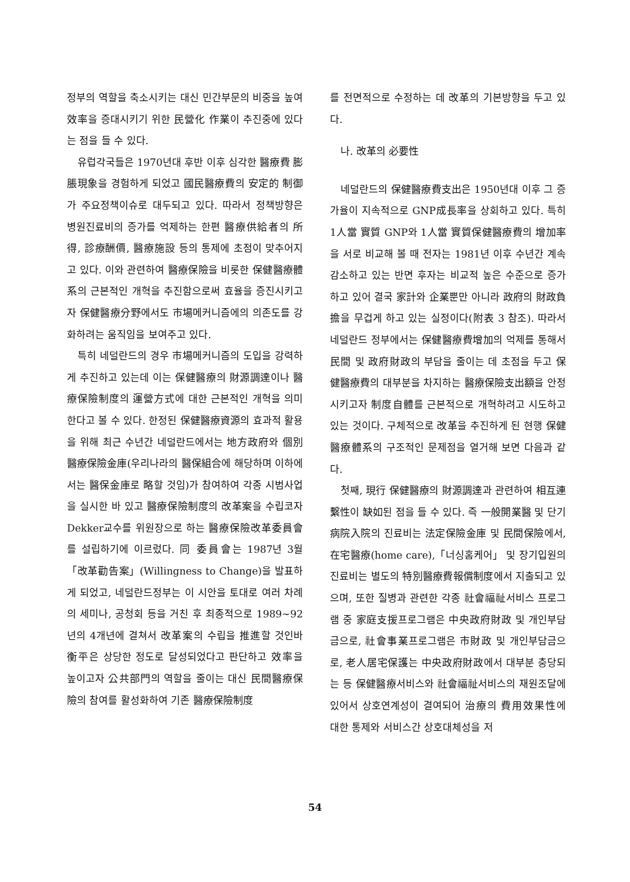정부의 역할을 축소시키는 대신 민간부문의 비중을 높여 效率을 증대시키기 위한 民營化 作業이 추진중에 있다는 점을 들 수 있다.
유럽각국들은 1970년대 후반 이후 심각한 醫療費 膨脹現象을 경험하게 되었고 國民醫療費의 安定的 制御가 주요정책이슈로 대두되고 있다. 따라서 정책방향은 병원진료비의 증가를 억제하는 한편 醫療供給者의 所得, 診療酬價, 醫療施設 등의 통제에 초점이 맞추어지고 있다. 이와 관련하여 醫療保險을 비롯한 保健醫療體系의 근본적인 개혁을 추진함으로써 효율을 증진시키고자 保健醫療分野에서도 市場메커니즘에의 의존도를 강화하려는 움직임을 보여주고 있다.
특히 네덜란드의 경우 市場메커니즘의 도입을 강력하게 추진하고 있는데 이는 保健醫療의 財源調達이나 醫療保險制度의 運營方式에 대한 근본적인 개혁을 의미한다고 볼 수 있다. 한정된 保健醫療資源의 효과적 활용을 위해 최근 수년간 네덜란드에서는 地方政府와 個別 醫療保險金庫(우리나라의 醫保組合에 해당하며 이하에서는 醫保金庫로 略할 것임)가 참여하여 각종 시범사업을 실시한 바 있고 醫療保險制度의 改革案을 수립코자 Dekker교수를 위원장으로 하는 醫療保險改革委員會를 설립하기에 이르렀다. 同 委員會는 1987년 3월 「改革勸告案」(Willingness to Change)을 발표하게 되었고, 네덜란드정부는 이 시안을 토대로 여러 차례의 세미나, 공청회 등을 거친 후 최종적으로 1989~92년의 4개년에 결쳐서 改革案의 수립을 推進할 것인바 衡平은 상당한 정도로 달성되었다고 판단하고 效率을 높이고자 公共部門의 역할을 줄이는 대신 民間醫療保險의 참여를 활성화하여 기존 醫療保險制度
를 전면적으로 수정하는 데 改革의 기본방향을 두고 있다.
나. 改革의 必要性
네덜란드의 保健醫療費支出은 1950년대 이후 그 증가율이 지속적으로 GNP成長率을 상회하고 있다. 특히 1人當 實質 GNP와 1人當 實質保健醫療費의 增加率을 서로 비교해 볼 때 전자는 1981년 이후 수년간 계속 감소하고 있는 반면 후자는 비교적 높은 수준으로 증가하고 있어 결국 家計와 企業뿐만 아니라 政府의 財政負擔을 무겁게 하고 있는 실정이다(附表 3 참조). 따라서 네덜란드 정부에서는 保健醫療費增加의 억제를 통해서 民間 및 政府財政의 부담을 줄이는 데 초점을 두고 保健醫療費의 대부분을 차지하는 醫療保險支出額을 안정시키고자 制度自體를 근본적으로 개혁하려고 시도하고 있는 것이다. 구체적으로 改革을 추진하게 된 현행 保健醫療體系의 구조적인 문제점을 열거해 보면 다음과 같다.
첫째, 現行 保健醫療의 財源調達과 관련하여 相互連繫性이 缺如된 점을 들 수 있다. 즉 一般開業醫 및 단기 病院入院의 진료비는 法定保險金庫 및 民間保險에서, 在宅醫療(home care),「너싱홈케어」 및 장기입원의 진료비는 별도의 特別醫療費報償制度에서 지출되고 있으며, 또한 질병과 관련한 각종 社會福祉서비스 프로그램 중 家庭支援프로그램은 中央政府財政 및 개인부담금으로, 社會事業프로그램은 市財政 및 개인부담금으로, 老人居宅保護는 中央政府財政에서 대부분 충당되는 등 保健醫療서비스와 社會福祉서비스의 재원조달에 있어서 상호연계성이 결여되어 治療의 費用效果性에 대한 통제와 서비스간 상호대체성을 저
54